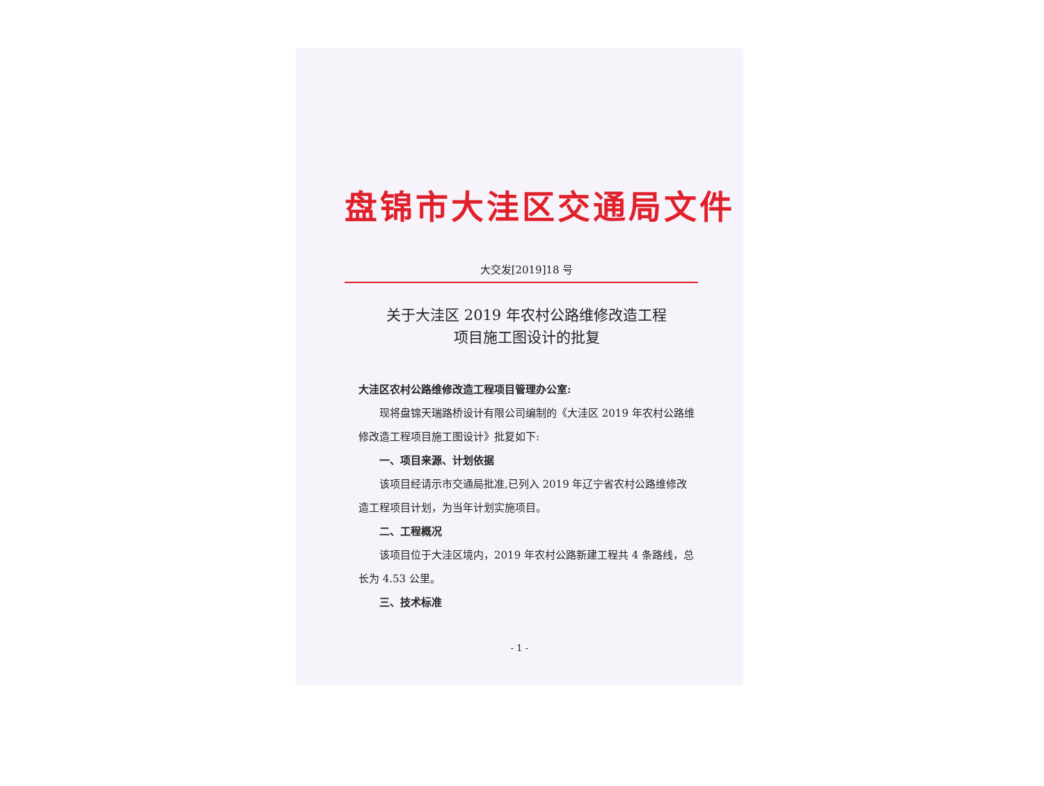盘锦市大洼区交通局文件
大交发[2019]18 号
关于大洼区 2019 年农村公路维修改造工程
项目施工图设计的批复
大洼区农村公路维修改造工程项目管理办公室:
现将盘锦天瑞路桥设计有限公司编制的《大洼区 2019 年农村公路维修改造工程项目施工图设计》批复如下:
一、项目来源、计划依据
该项目经请示市交通局批准,已列入 2019 年辽宁省农村公路维修改造工程项目计划，为当年计划实施项目。
二、工程概况
该项目位于大洼区境内，2019 年农村公路新建工程共 4 条路线，总长为 4.53 公里。
三、技术标准
- 1 -